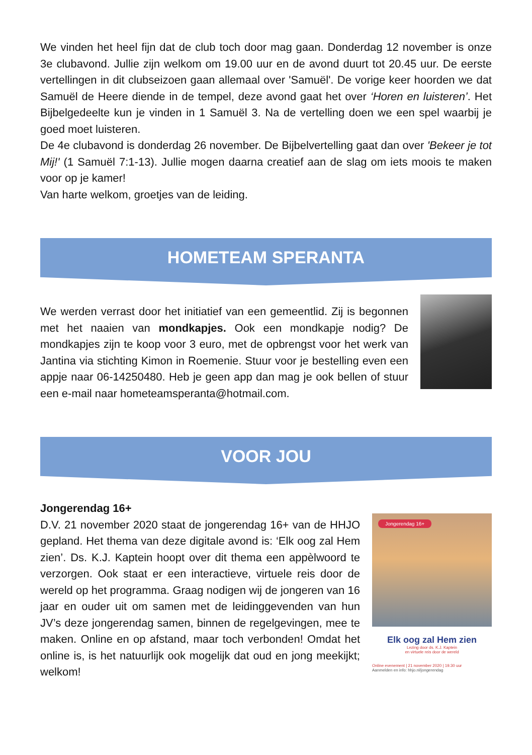We vinden het heel fijn dat de club toch door mag gaan. Donderdag 12 november is onze 3e clubavond. Jullie zijn welkom om 19.00 uur en de avond duurt tot 20.45 uur. De eerste vertellingen in dit clubseizoen gaan allemaal over 'Samuël'. De vorige keer hoorden we dat Samuël de Heere diende in de tempel, deze avond gaat het over ‘Horen en luisteren’. Het Bijbelgedeelte kun je vinden in 1 Samuël 3. Na de vertelling doen we een spel waarbij je goed moet luisteren.
De 4e clubavond is donderdag 26 november. De Bijbelvertelling gaat dan over 'Bekeer je tot Mij!' (1 Samuël 7:1-13). Jullie mogen daarna creatief aan de slag om iets moois te maken voor op je kamer!
Van harte welkom, groetjes van de leiding.
HOMETEAM SPERANTA
We werden verrast door het initiatief van een gemeentlid. Zij is begonnen met het naaien van mondkapjes. Ook een mondkapje nodig? De mondkapjes zijn te koop voor 3 euro, met de opbrengst voor het werk van Jantina via stichting Kimon in Roemenie. Stuur voor je bestelling even een appje naar 06-14250480. Heb je geen app dan mag je ook bellen of stuur een e-mail naar hometeamsperanta@hotmail.com.
VOOR JOU
Jongerendag 16+
D.V. 21 november 2020 staat de jongerendag 16+ van de HHJO gepland. Het thema van deze digitale avond is: ‘Elk oog zal Hem zien’. Ds. K.J. Kaptein hoopt over dit thema een appèlwoord te verzorgen. Ook staat er een interactieve, virtuele reis door de wereld op het programma. Graag nodigen wij de jongeren van 16 jaar en ouder uit om samen met de leidinggevenden van hun JV’s deze jongerendag samen, binnen de regelgevingen, mee te maken. Online en op afstand, maar toch verbonden! Omdat het online is, is het natuurlijk ook mogelijk dat oud en jong meekijkt; welkom!
Jongerendag 16+
Elk oog zal Hem zien
Lezing door ds. K.J. Kaptein
en virtuele reis door de wereld
Online evenement | 21 november 2020 | 19.30 uur
Aanmelden en info: hhjo.nl/jongerendag